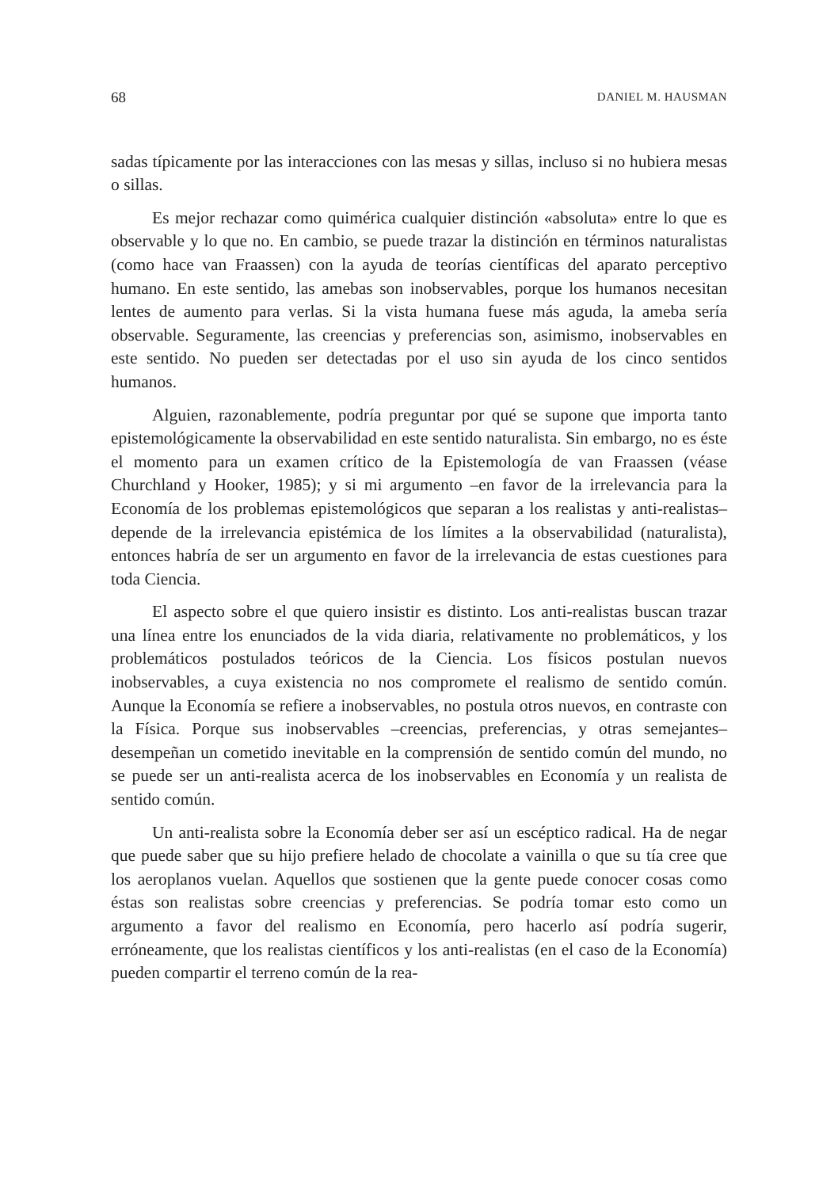68 DANIEL M. HAUSMAN
sadas típicamente por las interacciones con las mesas y sillas, incluso si no hubiera mesas o sillas.
Es mejor rechazar como quimérica cualquier distinción «absoluta» entre lo que es observable y lo que no. En cambio, se puede trazar la distinción en términos naturalistas (como hace van Fraassen) con la ayuda de teorías científicas del aparato perceptivo humano. En este sentido, las amebas son inobservables, porque los humanos necesitan lentes de aumento para verlas. Si la vista humana fuese más aguda, la ameba sería observable. Seguramente, las creencias y preferencias son, asimismo, inobservables en este sentido. No pueden ser detectadas por el uso sin ayuda de los cinco sentidos humanos.
Alguien, razonablemente, podría preguntar por qué se supone que importa tanto epistemológicamente la observabilidad en este sentido naturalista. Sin embargo, no es éste el momento para un examen crítico de la Epistemología de van Fraassen (véase Churchland y Hooker, 1985); y si mi argumento –en favor de la irrelevancia para la Economía de los problemas epistemológicos que separan a los realistas y anti-realistas– depende de la irrelevancia epistémica de los límites a la observabilidad (naturalista), entonces habría de ser un argumento en favor de la irrelevancia de estas cuestiones para toda Ciencia.
El aspecto sobre el que quiero insistir es distinto. Los anti-realistas buscan trazar una línea entre los enunciados de la vida diaria, relativamente no problemáticos, y los problemáticos postulados teóricos de la Ciencia. Los físicos postulan nuevos inobservables, a cuya existencia no nos compromete el realismo de sentido común. Aunque la Economía se refiere a inobservables, no postula otros nuevos, en contraste con la Física. Porque sus inobservables –creencias, preferencias, y otras semejantes– desempeñan un cometido inevitable en la comprensión de sentido común del mundo, no se puede ser un anti-realista acerca de los inobservables en Economía y un realista de sentido común.
Un anti-realista sobre la Economía deber ser así un escéptico radical. Ha de negar que puede saber que su hijo prefiere helado de chocolate a vainilla o que su tía cree que los aeroplanos vuelan. Aquellos que sostienen que la gente puede conocer cosas como éstas son realistas sobre creencias y preferencias. Se podría tomar esto como un argumento a favor del realismo en Economía, pero hacerlo así podría sugerir, erróneamente, que los realistas científicos y los anti-realistas (en el caso de la Economía) pueden compartir el terreno común de la rea-